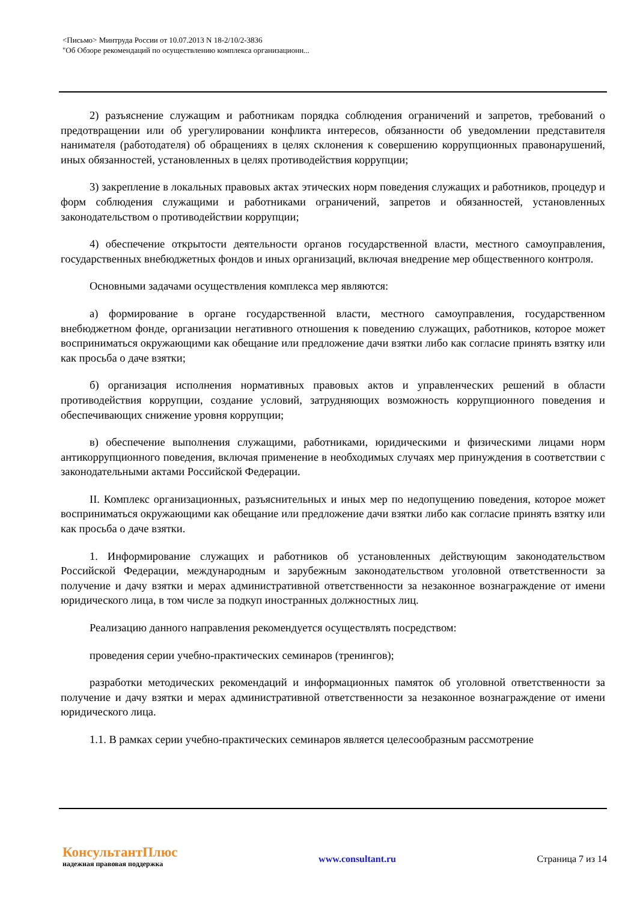<Письмо> Минтруда России от 10.07.2013 N 18-2/10/2-3836
"Об Обзоре рекомендаций по осуществлению комплекса организационн...
2) разъяснение служащим и работникам порядка соблюдения ограничений и запретов, требований о предотвращении или об урегулировании конфликта интересов, обязанности об уведомлении представителя нанимателя (работодателя) об обращениях в целях склонения к совершению коррупционных правонарушений, иных обязанностей, установленных в целях противодействия коррупции;
3) закрепление в локальных правовых актах этических норм поведения служащих и работников, процедур и форм соблюдения служащими и работниками ограничений, запретов и обязанностей, установленных законодательством о противодействии коррупции;
4) обеспечение открытости деятельности органов государственной власти, местного самоуправления, государственных внебюджетных фондов и иных организаций, включая внедрение мер общественного контроля.
Основными задачами осуществления комплекса мер являются:
а) формирование в органе государственной власти, местного самоуправления, государственном внебюджетном фонде, организации негативного отношения к поведению служащих, работников, которое может восприниматься окружающими как обещание или предложение дачи взятки либо как согласие принять взятку или как просьба о даче взятки;
б) организация исполнения нормативных правовых актов и управленческих решений в области противодействия коррупции, создание условий, затрудняющих возможность коррупционного поведения и обеспечивающих снижение уровня коррупции;
в) обеспечение выполнения служащими, работниками, юридическими и физическими лицами норм антикоррупционного поведения, включая применение в необходимых случаях мер принуждения в соответствии с законодательными актами Российской Федерации.
II. Комплекс организационных, разъяснительных и иных мер по недопущению поведения, которое может восприниматься окружающими как обещание или предложение дачи взятки либо как согласие принять взятку или как просьба о даче взятки.
1. Информирование служащих и работников об установленных действующим законодательством Российской Федерации, международным и зарубежным законодательством уголовной ответственности за получение и дачу взятки и мерах административной ответственности за незаконное вознаграждение от имени юридического лица, в том числе за подкуп иностранных должностных лиц.
Реализацию данного направления рекомендуется осуществлять посредством:
проведения серии учебно-практических семинаров (тренингов);
разработки методических рекомендаций и информационных памяток об уголовной ответственности за получение и дачу взятки и мерах административной ответственности за незаконное вознаграждение от имени юридического лица.
1.1. В рамках серии учебно-практических семинаров является целесообразным рассмотрение
КонсультантПлюс
надежная правовая поддержка
www.consultant.ru Страница 7 из 14